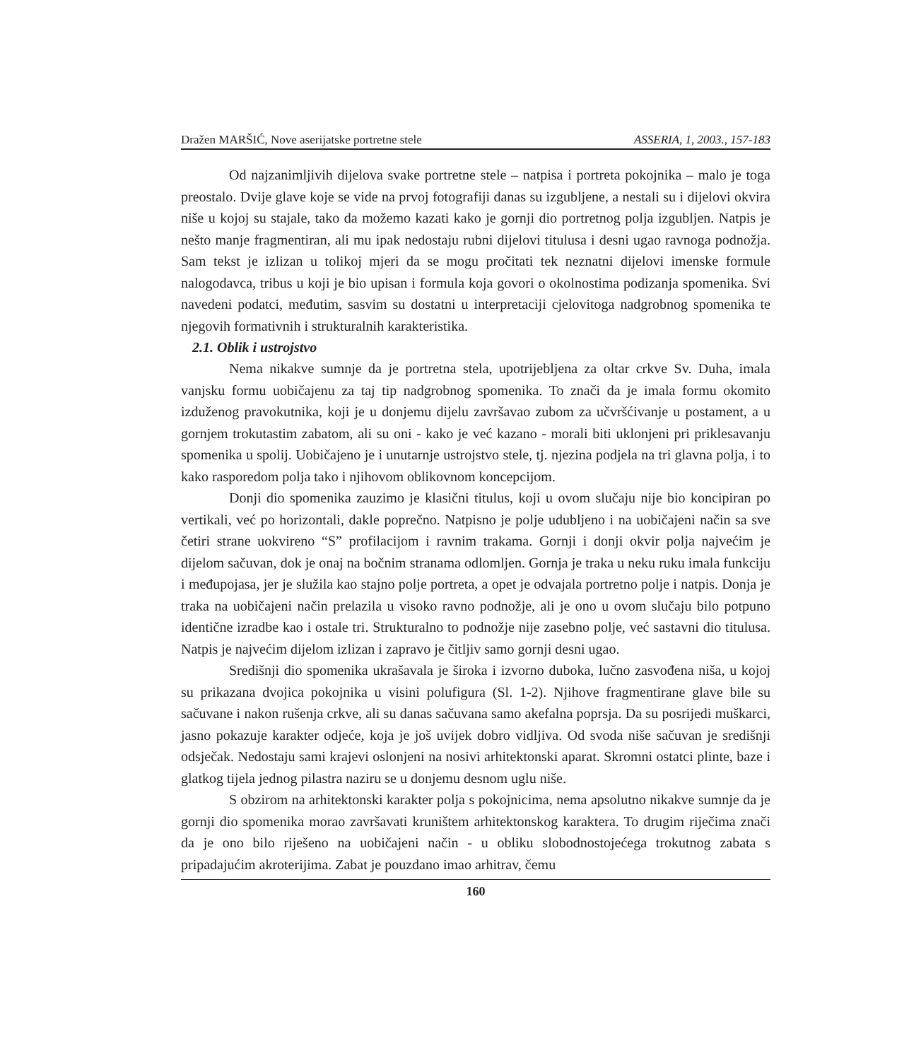Dražen MARŠIĆ, Nove aserijatske portretne stele ASSERIA, 1, 2003., 157-183
Od najzanimljivih dijelova svake portretne stele – natpisa i portreta pokojnika – malo je toga preostalo. Dvije glave koje se vide na prvoj fotografiji danas su izgubljene, a nestali su i dijelovi okvira niše u kojoj su stajale, tako da možemo kazati kako je gornji dio portretnog polja izgubljen. Natpis je nešto manje fragmentiran, ali mu ipak nedostaju rubni dijelovi titulusa i desni ugao ravnoga podnožja. Sam tekst je izlizan u tolikoj mjeri da se mogu pročitati tek neznatni dijelovi imenske formule nalogodavca, tribus u koji je bio upisan i formula koja govori o okolnostima podizanja spomenika. Svi navedeni podatci, međutim, sasvim su dostatni u interpretaciji cjelovitoga nadgrobnog spomenika te njegovih formativnih i strukturalnih karakteristika.
2.1. Oblik i ustrojstvo
Nema nikakve sumnje da je portretna stela, upotrijebljena za oltar crkve Sv. Duha, imala vanjsku formu uobičajenu za taj tip nadgrobnog spomenika. To znači da je imala formu okomito izduženog pravokutnika, koji je u donjemu dijelu završavao zubom za učvršćivanje u postament, a u gornjem trokutastim zabatom, ali su oni - kako je već kazano - morali biti uklonjeni pri priklesavanju spomenika u spolij. Uobičajeno je i unutarnje ustrojstvo stele, tj. njezina podjela na tri glavna polja, i to kako rasporedom polja tako i njihovom oblikovnom koncepcijom.
Donji dio spomenika zauzimo je klasični titulus, koji u ovom slučaju nije bio koncipiran po vertikali, već po horizontali, dakle poprečno. Natpisno je polje udubljeno i na uobičajeni način sa sve četiri strane uokvireno “S” profilacijom i ravnim trakama. Gornji i donji okvir polja najvećim je dijelom sačuvan, dok je onaj na bočnim stranama odlomljen. Gornja je traka u neku ruku imala funkciju i međupojasa, jer je služila kao stajno polje portreta, a opet je odvajala portretno polje i natpis. Donja je traka na uobičajeni način prelazila u visoko ravno podnožje, ali je ono u ovom slučaju bilo potpuno identične izradbe kao i ostale tri. Strukturalno to podnožje nije zasebno polje, već sastavni dio titulusa. Natpis je najvećim dijelom izlizan i zapravo je čitljiv samo gornji desni ugao.
Središnji dio spomenika ukrašavala je široka i izvorno duboka, lučno zasvođena niša, u kojoj su prikazana dvojica pokojnika u visini polufigura (Sl. 1-2). Njihove fragmentirane glave bile su sačuvane i nakon rušenja crkve, ali su danas sačuvana samo akefalna poprsja. Da su posrijedi muškarci, jasno pokazuje karakter odjeće, koja je još uvijek dobro vidljiva. Od svoda niše sačuvan je središnji odsječak. Nedostaju sami krajevi oslonjeni na nosivi arhitektonski aparat. Skromni ostatci plinte, baze i glatkog tijela jednog pilastra naziru se u donjemu desnom uglu niše.
S obzirom na arhitektonski karakter polja s pokojnicima, nema apsolutno nikakve sumnje da je gornji dio spomenika morao završavati kruništem arhitektonskog karaktera. To drugim riječima znači da je ono bilo riješeno na uobičajeni način - u obliku slobodnostojećega trokutnog zabata s pripadajućim akroterijima. Zabat je pouzdano imao arhitrav, čemu
160